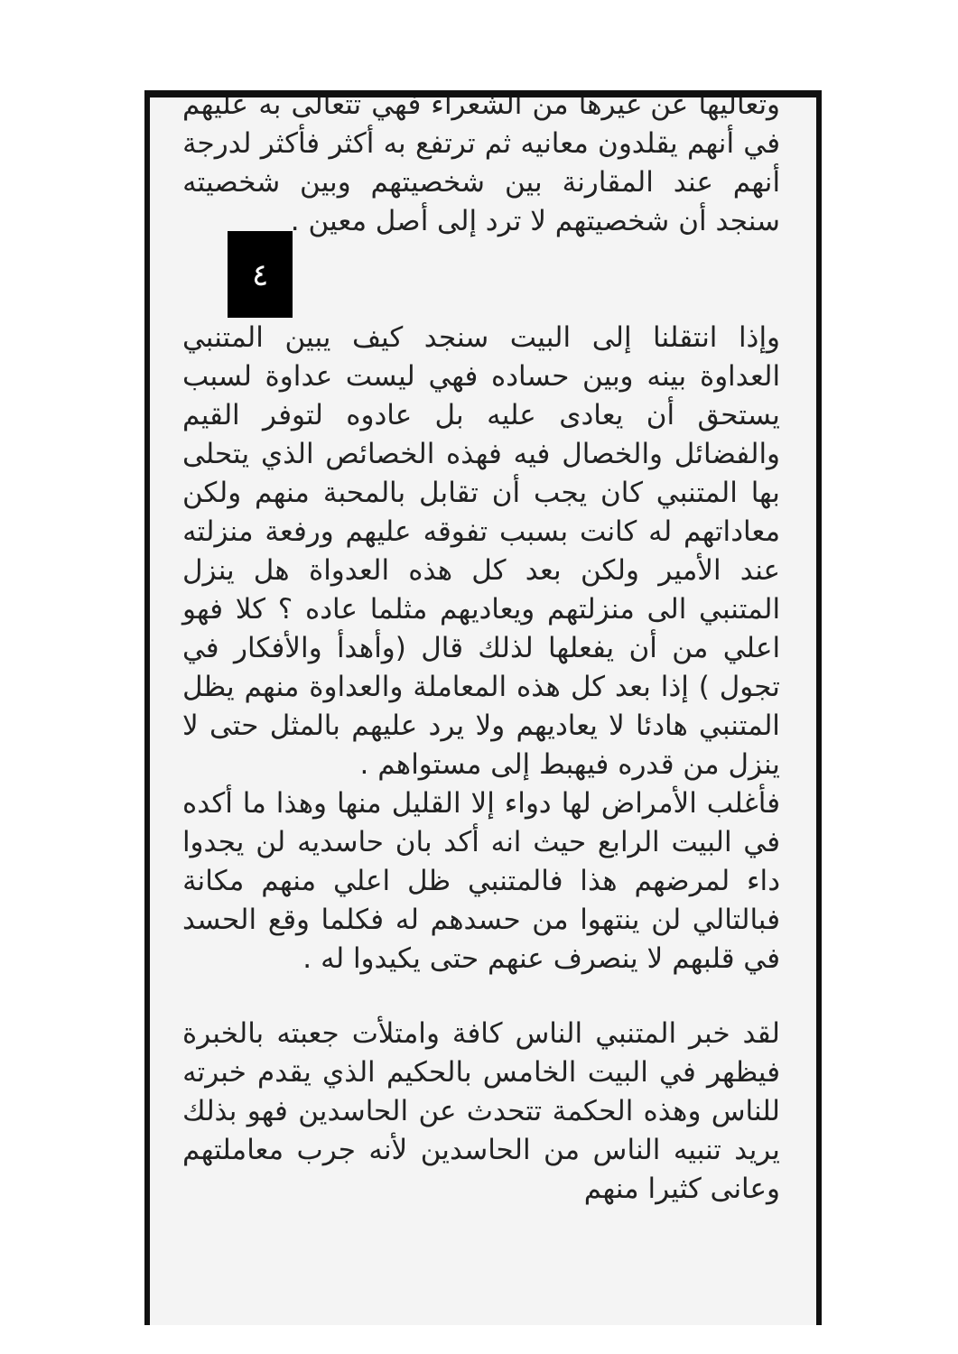وتعاليها عن غيرها من الشعراء فهي تتعالى به عليهم في أنهم يقلدون معانيه ثم ترتفع به أكثر فأكثر لدرجة أنهم عند المقارنة بين شخصيتهم وبين شخصيته سنجد أن شخصيتهم لا ترد إلى أصل معين .
٤
وإذا انتقلنا إلى البيت سنجد كيف يبين المتنبي العداوة بينه وبين حساده فهي ليست عداوة لسبب يستحق أن يعادى عليه بل عادوه لتوفر القيم والفضائل والخصال فيه فهذه الخصائص الذي يتحلى بها المتنبي كان يجب أن تقابل بالمحبة منهم ولكن معاداتهم له كانت بسبب تفوقه عليهم ورفعة منزلته عند الأمير ولكن بعد كل هذه العدواة هل ينزل المتنبي الى منزلتهم ويعاديهم مثلما عاده ؟ كلا فهو اعلي من أن يفعلها لذلك قال (وأهدأ والأفكار في تجول ) إذا بعد كل هذه المعاملة والعداوة منهم يظل المتنبي هادئا لا يعاديهم ولا يرد عليهم بالمثل حتى لا ينزل من قدره فيهبط إلى مستواهم .
فأغلب الأمراض لها دواء إلا القليل منها وهذا ما أكده في البيت الرابع حيث انه أكد بان حاسديه لن يجدوا داء لمرضهم هذا فالمتنبي ظل اعلي منهم مكانة فبالتالي لن ينتهوا من حسدهم له فكلما وقع الحسد في قلبهم لا ينصرف عنهم حتى يكيدوا له .
لقد خبر المتنبي الناس كافة وامتلأت جعبته بالخبرة فيظهر في البيت الخامس بالحكيم الذي يقدم خبرته للناس وهذه الحكمة تتحدث عن الحاسدين فهو بذلك يريد تنبيه الناس من الحاسدين لأنه جرب معاملتهم وعانى كثيرا منهم